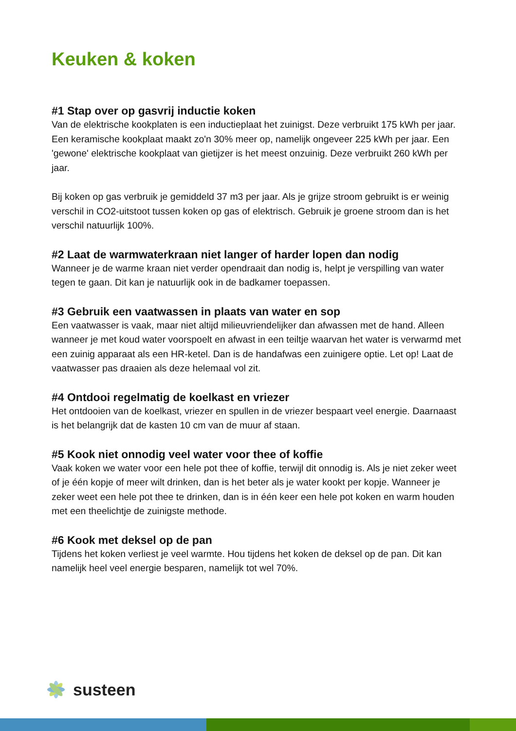Keuken & koken
#1 Stap over op gasvrij inductie koken
Van de elektrische kookplaten is een inductieplaat het zuinigst. Deze verbruikt 175 kWh per jaar. Een keramische kookplaat maakt zo'n 30% meer op, namelijk ongeveer 225 kWh per jaar. Een 'gewone' elektrische kookplaat van gietijzer is het meest onzuinig. Deze verbruikt 260 kWh per jaar.
Bij koken op gas verbruik je gemiddeld 37 m3 per jaar. Als je grijze stroom gebruikt is er weinig verschil in CO2-uitstoot tussen koken op gas of elektrisch. Gebruik je groene stroom dan is het verschil natuurlijk 100%.
#2 Laat de warmwaterkraan niet langer of harder lopen dan nodig
Wanneer je de warme kraan niet verder opendraait dan nodig is, helpt je verspilling van water tegen te gaan. Dit kan je natuurlijk ook in de badkamer toepassen.
#3 Gebruik een vaatwassen in plaats van water en sop
Een vaatwasser is vaak, maar niet altijd milieuvriendelijker dan afwassen met de hand. Alleen wanneer je met koud water voorspoelt en afwast in een teiltje waarvan het water is verwarmd met een zuinig apparaat als een HR-ketel. Dan is de handafwas een zuinigere optie. Let op! Laat de vaatwasser pas draaien als deze helemaal vol zit.
#4 Ontdooi regelmatig de koelkast en vriezer
Het ontdooien van de koelkast, vriezer en spullen in de vriezer bespaart veel energie. Daarnaast is het belangrijk dat de kasten 10 cm van de muur af staan.
#5 Kook niet onnodig veel water voor thee of koffie
Vaak koken we water voor een hele pot thee of koffie, terwijl dit onnodig is. Als je niet zeker weet of je één kopje of meer wilt drinken, dan is het beter als je water kookt per kopje. Wanneer je zeker weet een hele pot thee te drinken, dan is in één keer een hele pot koken en warm houden met een theelichtje de zuinigste methode.
#6 Kook met deksel op de pan
Tijdens het koken verliest je veel warmte. Hou tijdens het koken de deksel op de pan. Dit kan namelijk heel veel energie besparen, namelijk tot wel 70%.
susteen